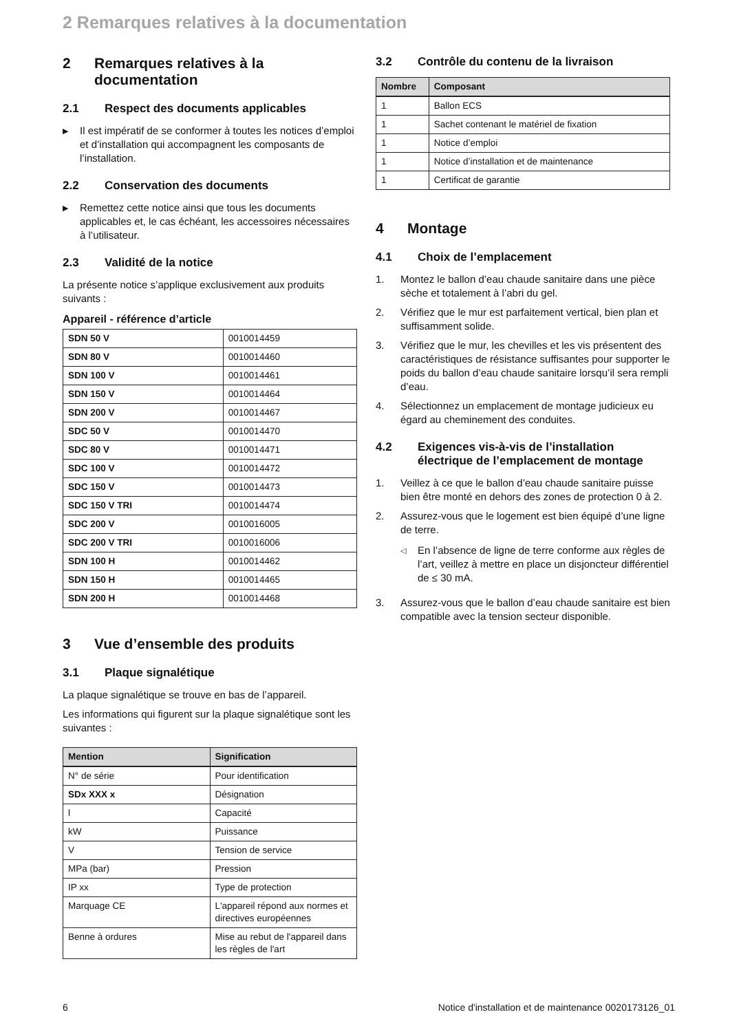2 Remarques relatives à la documentation
2 Remarques relatives à la documentation
2.1 Respect des documents applicables
▶ Il est impératif de se conformer à toutes les notices d’emploi et d’installation qui accompagnent les composants de l’installation.
2.2 Conservation des documents
▶ Remettez cette notice ainsi que tous les documents applicables et, le cas échéant, les accessoires nécessaires à l’utilisateur.
2.3 Validité de la notice
La présente notice s’applique exclusivement aux produits suivants :
Appareil - référence d’article
| SDN 50 V | 0010014459 |
| SDN 80 V | 0010014460 |
| SDN 100 V | 0010014461 |
| SDN 150 V | 0010014464 |
| SDN 200 V | 0010014467 |
| SDC 50 V | 0010014470 |
| SDC 80 V | 0010014471 |
| SDC 100 V | 0010014472 |
| SDC 150 V | 0010014473 |
| SDC 150 V TRI | 0010014474 |
| SDC 200 V | 0010016005 |
| SDC 200 V TRI | 0010016006 |
| SDN 100 H | 0010014462 |
| SDN 150 H | 0010014465 |
| SDN 200 H | 0010014468 |
3 Vue d’ensemble des produits
3.1 Plaque signalétique
La plaque signalétique se trouve en bas de l’appareil.
Les informations qui figurent sur la plaque signalétique sont les suivantes :
| Mention | Signification |
| --- | --- |
| N° de série | Pour identification |
| SDx XXX x | Désignation |
| l | Capacité |
| kW | Puissance |
| V | Tension de service |
| MPa (bar) | Pression |
| IP xx | Type de protection |
| Marquage CE | L'appareil répond aux normes et directives européennes |
| Benne à ordures | Mise au rebut de l'appareil dans les règles de l'art |
3.2 Contrôle du contenu de la livraison
| Nombre | Composant |
| --- | --- |
| 1 | Ballon ECS |
| 1 | Sachet contenant le matériel de fixation |
| 1 | Notice d’emploi |
| 1 | Notice d’installation et de maintenance |
| 1 | Certificat de garantie |
4 Montage
4.1 Choix de l’emplacement
1. Montez le ballon d’eau chaude sanitaire dans une pièce sèche et totalement à l’abri du gel.
2. Vérifiez que le mur est parfaitement vertical, bien plan et suffisamment solide.
3. Vérifiez que le mur, les chevilles et les vis présentent des caractéristiques de résistance suffisantes pour supporter le poids du ballon d’eau chaude sanitaire lorsqu’il sera rempli d’eau.
4. Sélectionnez un emplacement de montage judicieux eu égard au cheminement des conduites.
4.2 Exigences vis-à-vis de l’installation électrique de l’emplacement de montage
1. Veillez à ce que le ballon d’eau chaude sanitaire puisse bien être monté en dehors des zones de protection 0 à 2.
2. Assurez-vous que le logement est bien équipé d’une ligne de terre.
◁ En l’absence de ligne de terre conforme aux règles de l’art, veillez à mettre en place un disjoncteur différentiel de ≤ 30 mA.
3. Assurez-vous que le ballon d’eau chaude sanitaire est bien compatible avec la tension secteur disponible.
6 Notice d'installation et de maintenance 0020173126_01